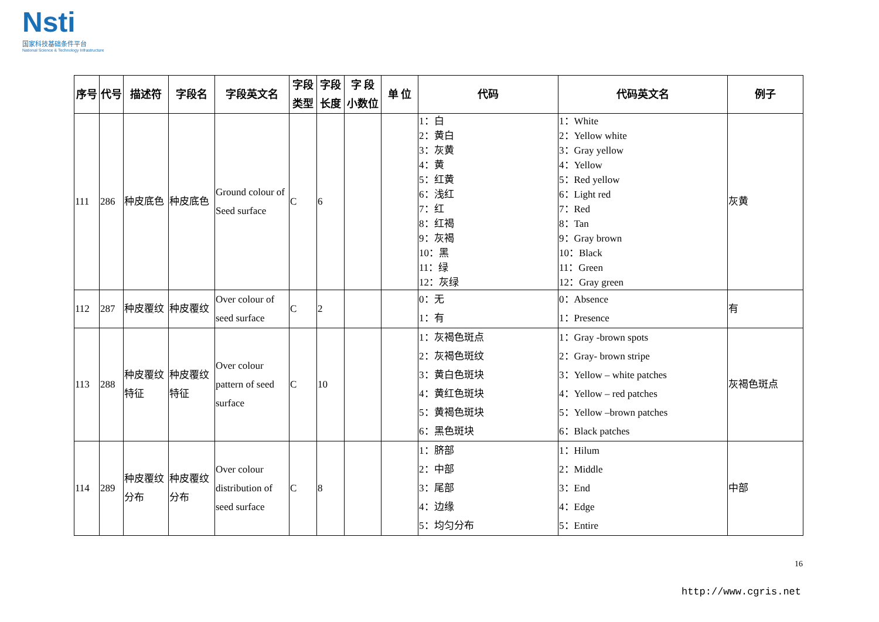Nsti
国家科技基础条件平台
National Science & Technology Infrastructure
| 序号 | 代号 | 描述符 | 字段名 | 字段英文名 | 字段 类型 | 字段 长度 | 字 段 小数位 | 单 位 | 代码 | 代码英文名 | 例子 |
| --- | --- | --- | --- | --- | --- | --- | --- | --- | --- | --- | --- |
| 111 | 286 | 种皮底色 | 种皮底色 | Ground colour of Seed surface | C | 6 | | | 1：白 2：黄白 3：灰黄 4：黄 5：红黄 6：浅红 7：红 8：红褐 9：灰褐 10：黑 11：绿 12：灰绿 | 1：White 2：Yellow white 3：Gray yellow 4：Yellow 5：Red yellow 6：Light red 7：Red 8：Tan 9：Gray brown 10：Black 11：Green 12：Gray green | 灰黄 |
| 112 | 287 | 种皮覆纹 | 种皮覆纹 | Over colour of seed surface | C | 2 | | | 0：无 1：有 | 0：Absence 1：Presence | 有 |
| 113 | 288 | 种皮覆纹特征 | 种皮覆纹特征 | Over colour pattern of seed surface | C | 10 | | | 1：灰褐色斑点 2：灰褐色斑纹 3：黄白色斑块 4：黄红色斑块 5：黄褐色斑块 6：黑色斑块 | 1：Gray -brown spots 2：Gray- brown stripe 3：Yellow – white patches 4：Yellow – red patches 5：Yellow –brown patches 6：Black patches | 灰褐色斑点 |
| 114 | 289 | 种皮覆纹分布 | 种皮覆纹分布 | Over colour distribution of seed surface | C | 8 | | | 1：脐部 2：中部 3：尾部 4：边缘 5：均匀分布 | 1：Hilum 2：Middle 3：End 4：Edge 5：Entire | 中部 |
16
http://www.cgris.net